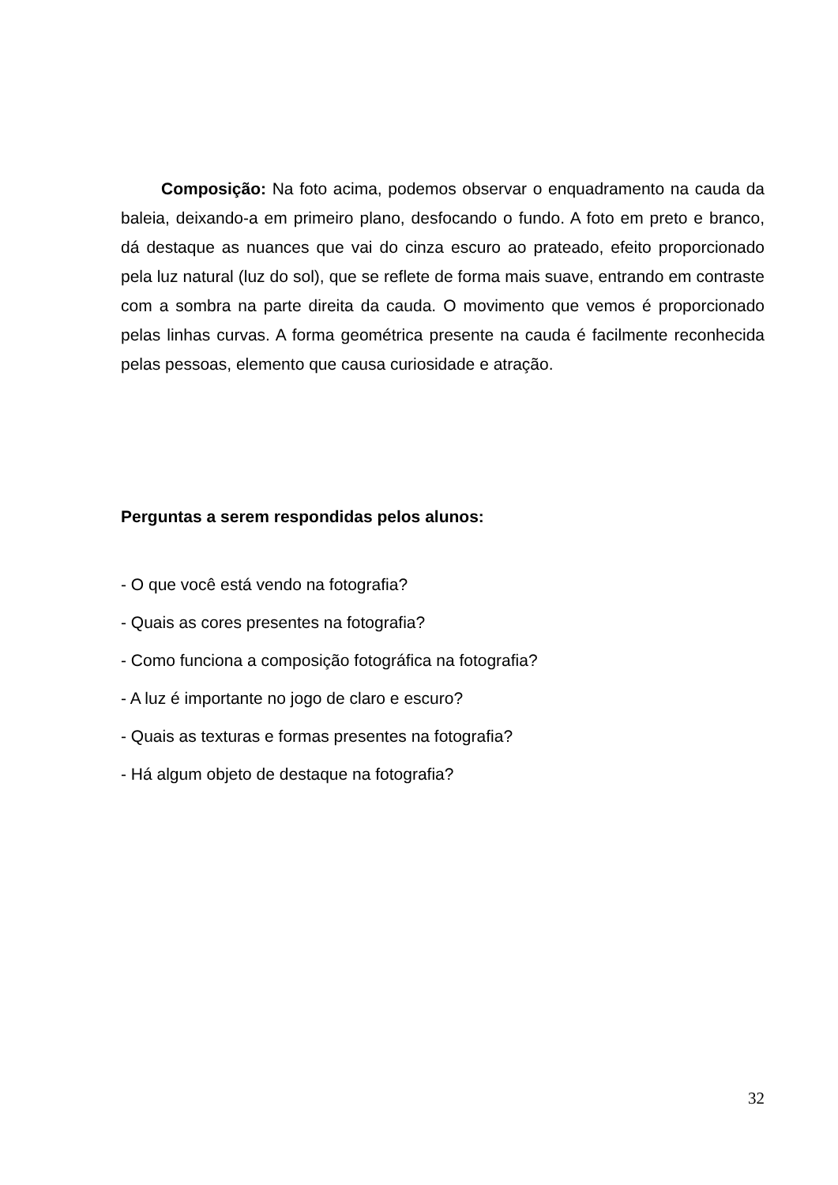Composição: Na foto acima, podemos observar o enquadramento na cauda da baleia, deixando-a em primeiro plano, desfocando o fundo. A foto em preto e branco, dá destaque as nuances que vai do cinza escuro ao prateado, efeito proporcionado pela luz natural (luz do sol), que se reflete de forma mais suave, entrando em contraste com a sombra na parte direita da cauda. O movimento que vemos é proporcionado pelas linhas curvas. A forma geométrica presente na cauda é facilmente reconhecida pelas pessoas, elemento que causa curiosidade e atração.
Perguntas a serem respondidas pelos alunos:
- O que você está vendo na fotografia?
- Quais as cores presentes na fotografia?
- Como funciona a composição fotográfica na fotografia?
- A luz é importante no jogo de claro e escuro?
- Quais as texturas e formas presentes na fotografia?
- Há algum objeto de destaque na fotografia?
32